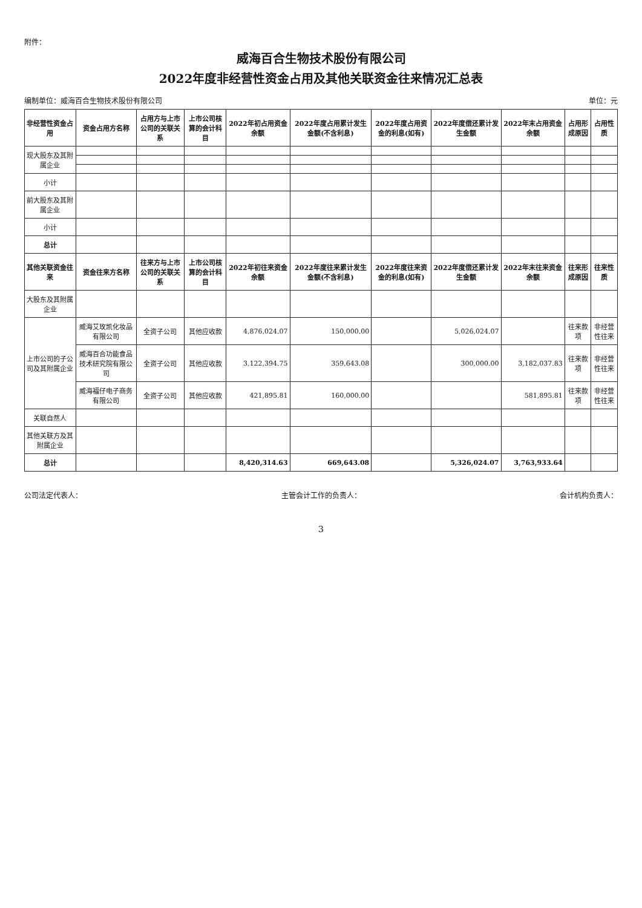附件：
威海百合生物技术股份有限公司
2022年度非经营性资金占用及其他关联资金往来情况汇总表
编制单位：威海百合生物技术股份有限公司 单位：元
| 非经营性资金占用 | 资金占用方名称 | 占用方与上市公司的关联关系 | 上市公司核算的会计科目 | 2022年初占用资金余额 | 2022年度占用累计发生金额(不含利息) | 2022年度占用资金的利息(如有) | 2022年度偿还累计发生金额 | 2022年末占用资金余额 | 占用形成原因 | 占用性质 |
| --- | --- | --- | --- | --- | --- | --- | --- | --- | --- | --- |
| 现大股东及其附属企业 | | | | | | | | | | |
| 小计 | | | | | | | | | | |
| 前大股东及其附属企业 | | | | | | | | | | |
| 小计 | | | | | | | | | | |
| 总计 | | | | | | | | | | |
| 其他关联资金往来 | 资金往来方名称 | 往来方与上市公司的关联关系 | 上市公司核算的会计科目 | 2022年初往来资金余额 | 2022年度往来累计发生金额(不含利息) | 2022年度往来资金的利息(如有) | 2022年度偿还累计发生金额 | 2022年末往来资金余额 | 往来形成原因 | 往来性质 |
| 大股东及其附属企业 | | | | | | | | | | |
| 上市公司的子公司及其附属企业 | 威海艾玫凯化妆品有限公司 | 全资子公司 | 其他应收款 | 4,876,024.07 | 150,000.00 | | 5,026,024.07 | | 往来款项 | 非经营性往来 |
| | 威海百合功能食品技术研究院有限公司 | 全资子公司 | 其他应收款 | 3,122,394.75 | 359,643.08 | | 300,000.00 | 3,182,037.83 | 往来款项 | 非经营性往来 |
| | 威海福仔电子商务有限公司 | 全资子公司 | 其他应收款 | 421,895.81 | 160,000.00 | | | 581,895.81 | 往来款项 | 非经营性往来 |
| 关联自然人 | | | | | | | | | | |
| 其他关联方及其附属企业 | | | | | | | | | | |
| 总计 | | | | 8,420,314.63 | 669,643.08 | | 5,326,024.07 | 3,763,933.64 | | |
公司法定代表人： 主管会计工作的负责人： 会计机构负责人：
3